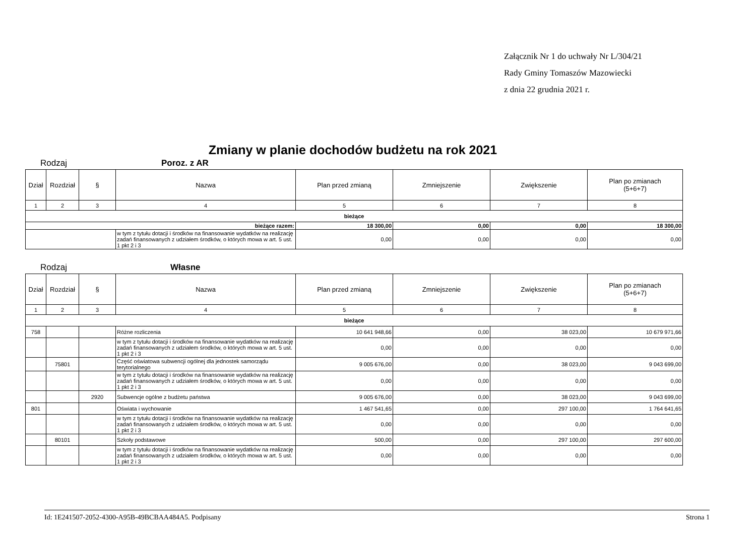Załącznik Nr 1 do uchwały Nr L/304/21
Rady Gminy Tomaszów Mazowiecki
z dnia 22 grudnia 2021 r.
Zmiany w planie dochodów budżetu na rok 2021
Rodzaj Poroz. z AR
| Dział | Rozdział | § | Nazwa | Plan przed zmianą | Zmniejszenie | Zwiększenie | Plan po zmianach (5+6+7) |
| --- | --- | --- | --- | --- | --- | --- | --- |
| 1 | 2 | 3 | 4 | 5 | 6 | 7 | 8 |
| bieżące | | | | | | | |
| bieżące razem: | | | | 18 300,00 | 0,00 | 0,00 | 18 300,00 |
| | | | w tym z tytułu dotacji i środków na finansowanie wydatków na realizację zadań finansowanych z udziałem środków, o których mowa w art. 5 ust. 1 pkt 2 i 3 | 0,00 | 0,00 | 0,00 | 0,00 |
Rodzaj Własne
| Dział | Rozdział | § | Nazwa | Plan przed zmianą | Zmniejszenie | Zwiększenie | Plan po zmianach (5+6+7) |
| --- | --- | --- | --- | --- | --- | --- | --- |
| 1 | 2 | 3 | 4 | 5 | 6 | 7 | 8 |
| bieżące | | | | | | | |
| 758 | | | Różne rozliczenia | 10 641 948,66 | 0,00 | 38 023,00 | 10 679 971,66 |
| | | | w tym z tytułu dotacji i środków na finansowanie wydatków na realizację zadań finansowanych z udziałem środków, o których mowa w art. 5 ust. 1 pkt 2 i 3 | 0,00 | 0,00 | 0,00 | 0,00 |
| | 75801 | | Część oświatowa subwencji ogólnej dla jednostek samorządu terytorialnego | 9 005 676,00 | 0,00 | 38 023,00 | 9 043 699,00 |
| | | | w tym z tytułu dotacji i środków na finansowanie wydatków na realizację zadań finansowanych z udziałem środków, o których mowa w art. 5 ust. 1 pkt 2 i 3 | 0,00 | 0,00 | 0,00 | 0,00 |
| | | 2920 | Subwencje ogólne z budżetu państwa | 9 005 676,00 | 0,00 | 38 023,00 | 9 043 699,00 |
| 801 | | | Oświata i wychowanie | 1 467 541,65 | 0,00 | 297 100,00 | 1 764 641,65 |
| | | | w tym z tytułu dotacji i środków na finansowanie wydatków na realizację zadań finansowanych z udziałem środków, o których mowa w art. 5 ust. 1 pkt 2 i 3 | 0,00 | 0,00 | 0,00 | 0,00 |
| | 80101 | | Szkoły podstawowe | 500,00 | 0,00 | 297 100,00 | 297 600,00 |
| | | | w tym z tytułu dotacji i środków na finansowanie wydatków na realizację zadań finansowanych z udziałem środków, o których mowa w art. 5 ust. 1 pkt 2 i 3 | 0,00 | 0,00 | 0,00 | 0,00 |
Id: 1E241507-2052-4300-A95B-49BCBAA484A5. Podpisany Strona 1